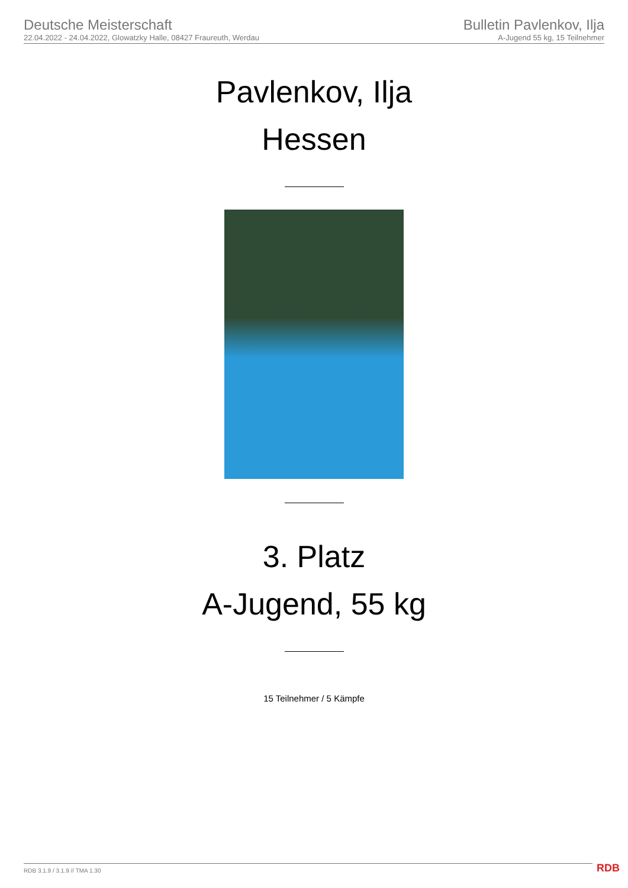Deutsche Meisterschaft
22.04.2022 - 24.04.2022, Glowatzky Halle, 08427 Fraureuth, Werdau
Bulletin Pavlenkov, Ilja
A-Jugend 55 kg, 15 Teilnehmer
Pavlenkov, Ilja
Hessen
3. Platz
A-Jugend, 55 kg
15 Teilnehmer / 5 Kämpfe
RDB 3.1.9 / 3.1.9 // TMA 1.30 RDB